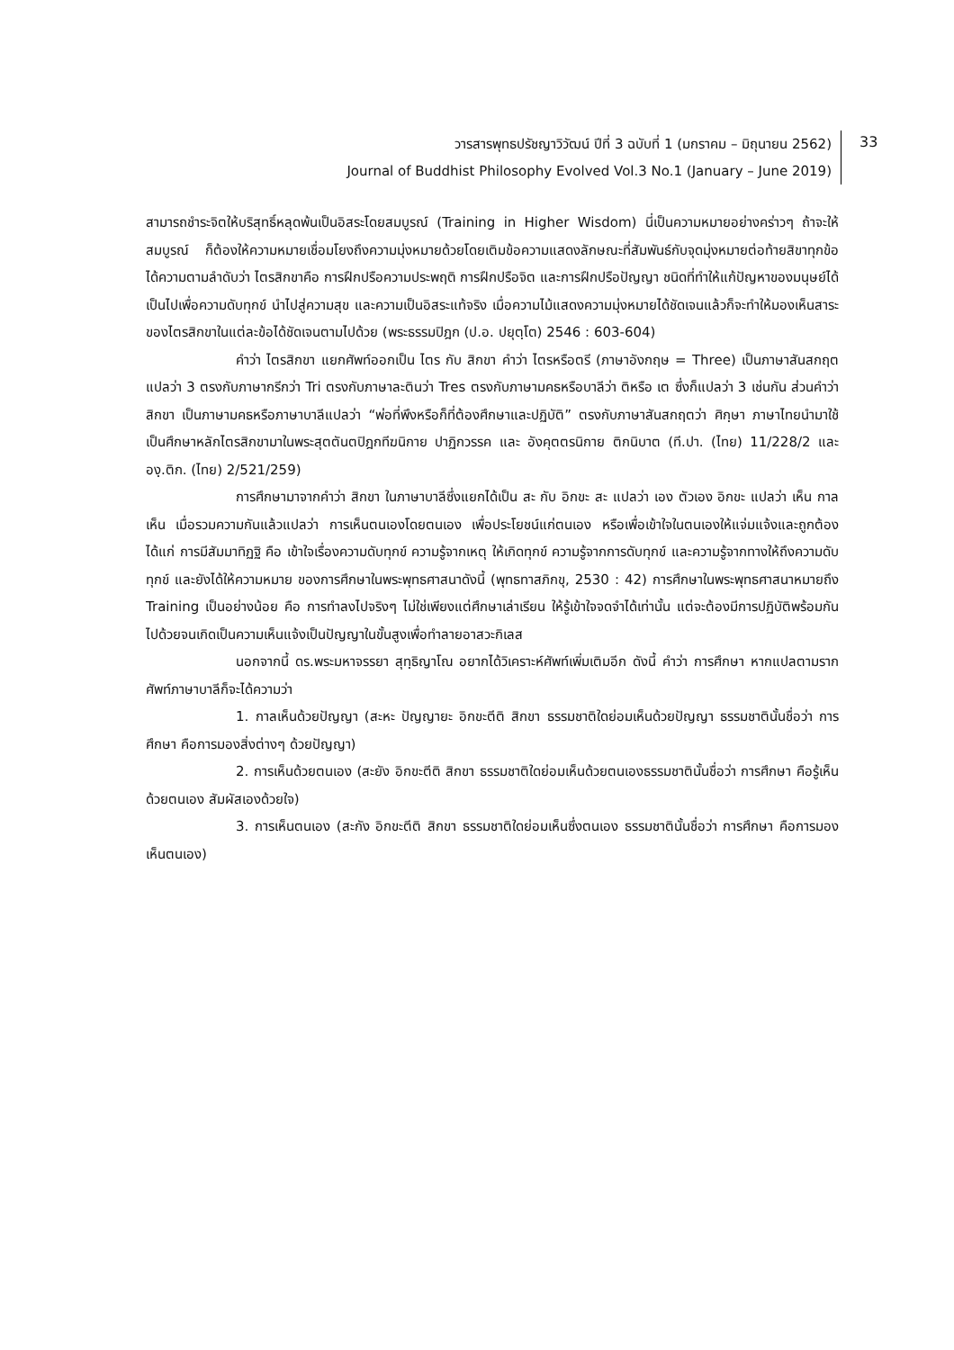วารสารพุทธปรัชญาวิวัฒน์ ปีที่ 3 ฉบับที่ 1 (มกราคม – มิถุนายน 2562)
Journal of Buddhist Philosophy Evolved Vol.3 No.1 (January – June 2019)
33
สามารถชำระจิตให้บริสุทธิ์หลุดพ้นเป็นอิสระโดยสมบูรณ์ (Training in Higher Wisdom) นี่เป็นความหมายอย่างคร่าวๆ ถ้าจะให้สมบูรณ์ ก็ต้องให้ความหมายเชื่อมโยงถึงความมุ่งหมายด้วยโดยเติมข้อความแสดงลักษณะที่สัมพันธ์กับจุดมุ่งหมายต่อท้ายสิขาทุกข้อ ได้ความตามลำดับว่า ไตรสิกขาคือ การฝึกปรือความประพฤติ การฝึกปรือจิต และการฝึกปรือปัญญา ชนิดที่ทำให้แก้ปัญหาของมนุษย์ได้เป็นไปเพื่อความดับทุกข์ นำไปสู่ความสุข และความเป็นอิสระแท้จริง เมื่อความไม้แสดงความมุ่งหมายได้ชัดเจนแล้วก็จะทำให้มองเห็นสาระของไตรสิกขาในแต่ละข้อได้ชัดเจนตามไปด้วย (พระธรรมปิฎก (ป.อ. ปยุตฺโต) 2546 : 603-604)
คำว่า ไตรสิกขา แยกศัพท์ออกเป็น ไตร กับ สิกขา คำว่า ไตรหรือตรี (ภาษาอังกฤษ = Three) เป็นภาษาสันสกฤตแปลว่า 3 ตรงกับภาษากรีกว่า Tri ตรงกับภาษาละตินว่า Tres ตรงกับภาษามคธหรือบาลีว่า ติหรือ เต ซึ่งก็แปลว่า 3 เช่นกัน ส่วนคำว่าสิกขา เป็นภาษามคธหรือภาษาบาลีแปลว่า “พ่อที่พึงหรือก็ที่ต้องศึกษาและปฏิบัติ” ตรงกับภาษาสันสกฤตว่า ศิกฺษา ภาษาไทยนำมาใช้เป็นศึกษาหลักไตรสิกขามาในพระสุตตันตปิฎกทีฆนิกาย ปาฏิกวรรค และ อังคุตตรนิกาย ติกนิบาต (ที.ปา. (ไทย) 11/228/2 และ องฺ.ติก. (ไทย) 2/521/259)
การศึกษามาจากคำว่า สิกขา ในภาษาบาลีซึ่งแยกได้เป็น สะ กับ อิกขะ สะ แปลว่า เอง ตัวเอง อิกขะ แปลว่า เห็น กาลเห็น เมื่อรวมความกันแล้วแปลว่า การเห็นตนเองโดยตนเอง เพื่อประโยชน์แก่ตนเอง หรือเพื่อเข้าใจในตนเองให้แจ่มแจ้งและถูกต้อง ได้แก่ การมีสัมมาทิฏฐิ คือ เข้าใจเรื่องความดับทุกข์ ความรู้จากเหตุ ให้เกิดทุกข์ ความรู้จากการดับทุกข์ และความรู้จากทางให้ถึงความดับทุกข์ และยังได้ให้ความหมาย ของการศึกษาในพระพุทธศาสนาดังนี้ (พุทธทาสภิกขุ, 2530 : 42) การศึกษาในพระพุทธศาสนาหมายถึง Training เป็นอย่างน้อย คือ การทำลงไปจริงๆ ไม่ใช่เพียงแต่ศึกษาเล่าเรียน ให้รู้เข้าใจจดจำได้เท่านั้น แต่จะต้องมีการปฏิบัติพร้อมกันไปด้วยจนเกิดเป็นความเห็นแจ้งเป็นปัญญาในขั้นสูงเพื่อทำลายอาสวะกิเลส
นอกจากนี้ ดร.พระมหาจรรยา สุทฺธิญาโณ อยากได้วิเคราะห์ศัพท์เพิ่มเติมอีก ดังนี้ คำว่า การศึกษา หากแปลตามรากศัพท์ภาษาบาลีก็จะได้ความว่า
1. กาลเห็นด้วยปัญญา (สะหะ ปัญญายะ อิกขะตีติ สิกขา ธรรมชาติใดย่อมเห็นด้วยปัญญา ธรรมชาตินั้นชื่อว่า การศึกษา คือการมองสิ่งต่างๆ ด้วยปัญญา)
2. การเห็นด้วยตนเอง (สะยัง อิกขะตีติ สิกขา ธรรมชาติใดย่อมเห็นด้วยตนเองธรรมชาตินั้นชื่อว่า การศึกษา คือรู้เห็นด้วยตนเอง สัมผัสเองด้วยใจ)
3. การเห็นตนเอง (สะกัง อิกขะตีติ สิกขา ธรรมชาติใดย่อมเห็นซึ่งตนเอง ธรรมชาตินั้นชื่อว่า การศึกษา คือการมองเห็นตนเอง)